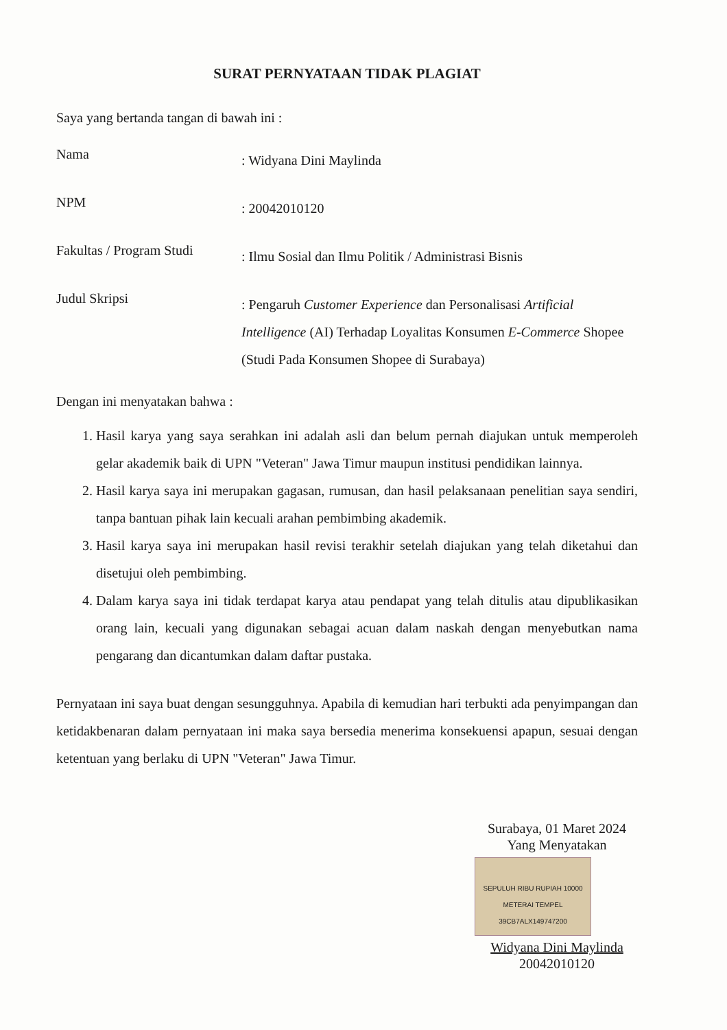SURAT PERNYATAAN TIDAK PLAGIAT
Saya yang bertanda tangan di bawah ini :
Nama
: Widyana Dini Maylinda
NPM
: 20042010120
Fakultas / Program Studi
: Ilmu Sosial dan Ilmu Politik / Administrasi Bisnis
Judul Skripsi
: Pengaruh Customer Experience dan Personalisasi Artificial Intelligence (AI) Terhadap Loyalitas Konsumen E-Commerce Shopee (Studi Pada Konsumen Shopee di Surabaya)
Dengan ini menyatakan bahwa :
1. Hasil karya yang saya serahkan ini adalah asli dan belum pernah diajukan untuk memperoleh gelar akademik baik di UPN "Veteran" Jawa Timur maupun institusi pendidikan lainnya.
2. Hasil karya saya ini merupakan gagasan, rumusan, dan hasil pelaksanaan penelitian saya sendiri, tanpa bantuan pihak lain kecuali arahan pembimbing akademik.
3. Hasil karya saya ini merupakan hasil revisi terakhir setelah diajukan yang telah diketahui dan disetujui oleh pembimbing.
4. Dalam karya saya ini tidak terdapat karya atau pendapat yang telah ditulis atau dipublikasikan orang lain, kecuali yang digunakan sebagai acuan dalam naskah dengan menyebutkan nama pengarang dan dicantumkan dalam daftar pustaka.
Pernyataan ini saya buat dengan sesungguhnya. Apabila di kemudian hari terbukti ada penyimpangan dan ketidakbenaran dalam pernyataan ini maka saya bersedia menerima konsekuensi apapun, sesuai dengan ketentuan yang berlaku di UPN "Veteran" Jawa Timur.
Surabaya, 01 Maret 2024
Yang Menyatakan
SEPULUH RIBU RUPIAH 10000 METERAI TEMPEL 39CB7ALX149747200
Widyana Dini Maylinda
20042010120